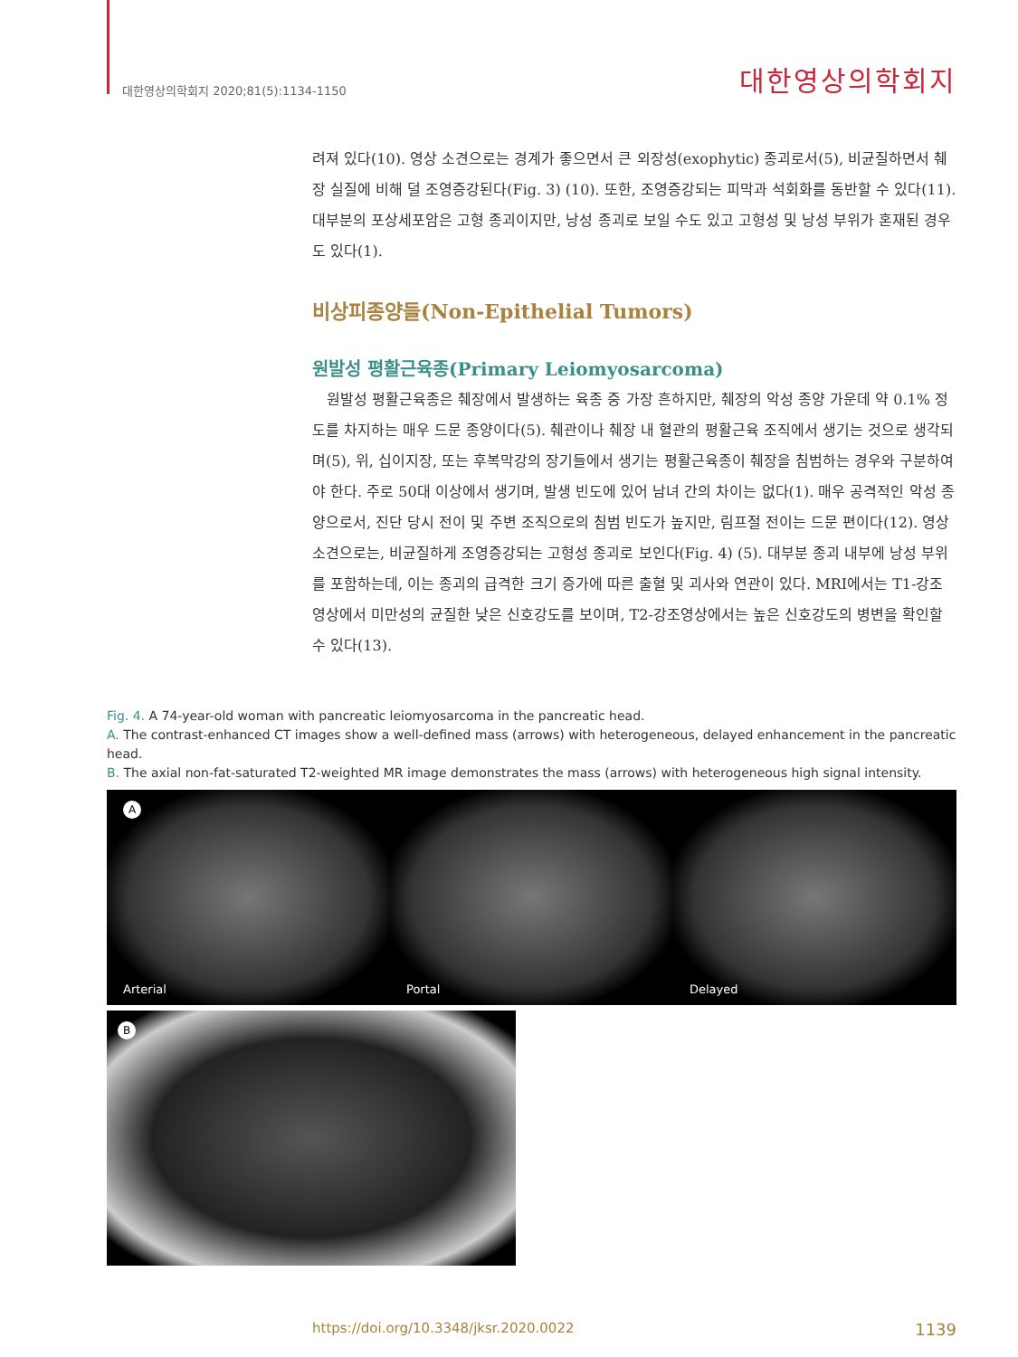대한영상의학회지 2020;81(5):1134-1150 대한영상의학회지
려져 있다(10). 영상 소견으로는 경계가 좋으면서 큰 외장성(exophytic) 종괴로서(5), 비균질하면서 췌장 실질에 비해 덜 조영증강된다(Fig. 3) (10). 또한, 조영증강되는 피막과 석회화를 동반할 수 있다(11). 대부분의 포상세포암은 고형 종괴이지만, 낭성 종괴로 보일 수도 있고 고형성 및 낭성 부위가 혼재된 경우도 있다(1).
비상피종양들(Non-Epithelial Tumors)
원발성 평활근육종(Primary Leiomyosarcoma)
원발성 평활근육종은 췌장에서 발생하는 육종 중 가장 흔하지만, 췌장의 악성 종양 가운데 약 0.1% 정도를 차지하는 매우 드문 종양이다(5). 췌관이나 췌장 내 혈관의 평활근육 조직에서 생기는 것으로 생각되며(5), 위, 십이지장, 또는 후복막강의 장기들에서 생기는 평활근육종이 췌장을 침범하는 경우와 구분하여야 한다. 주로 50대 이상에서 생기며, 발생 빈도에 있어 남녀 간의 차이는 없다(1). 매우 공격적인 악성 종양으로서, 진단 당시 전이 및 주변 조직으로의 침범 빈도가 높지만, 림프절 전이는 드문 편이다(12). 영상 소견으로는, 비균질하게 조영증강되는 고형성 종괴로 보인다(Fig. 4) (5). 대부분 종괴 내부에 낭성 부위를 포함하는데, 이는 종괴의 급격한 크기 증가에 따른 출혈 및 괴사와 연관이 있다. MRI에서는 T1-강조영상에서 미만성의 균질한 낮은 신호강도를 보이며, T2-강조영상에서는 높은 신호강도의 병변을 확인할 수 있다(13).
Fig. 4. A 74-year-old woman with pancreatic leiomyosarcoma in the pancreatic head.
A. The contrast-enhanced CT images show a well-defined mass (arrows) with heterogeneous, delayed enhancement in the pancreatic head.
B. The axial non-fat-saturated T2-weighted MR image demonstrates the mass (arrows) with heterogeneous high signal intensity.
A
Arterial
Portal
Delayed
B
https://doi.org/10.3348/jksr.2020.0022 1139